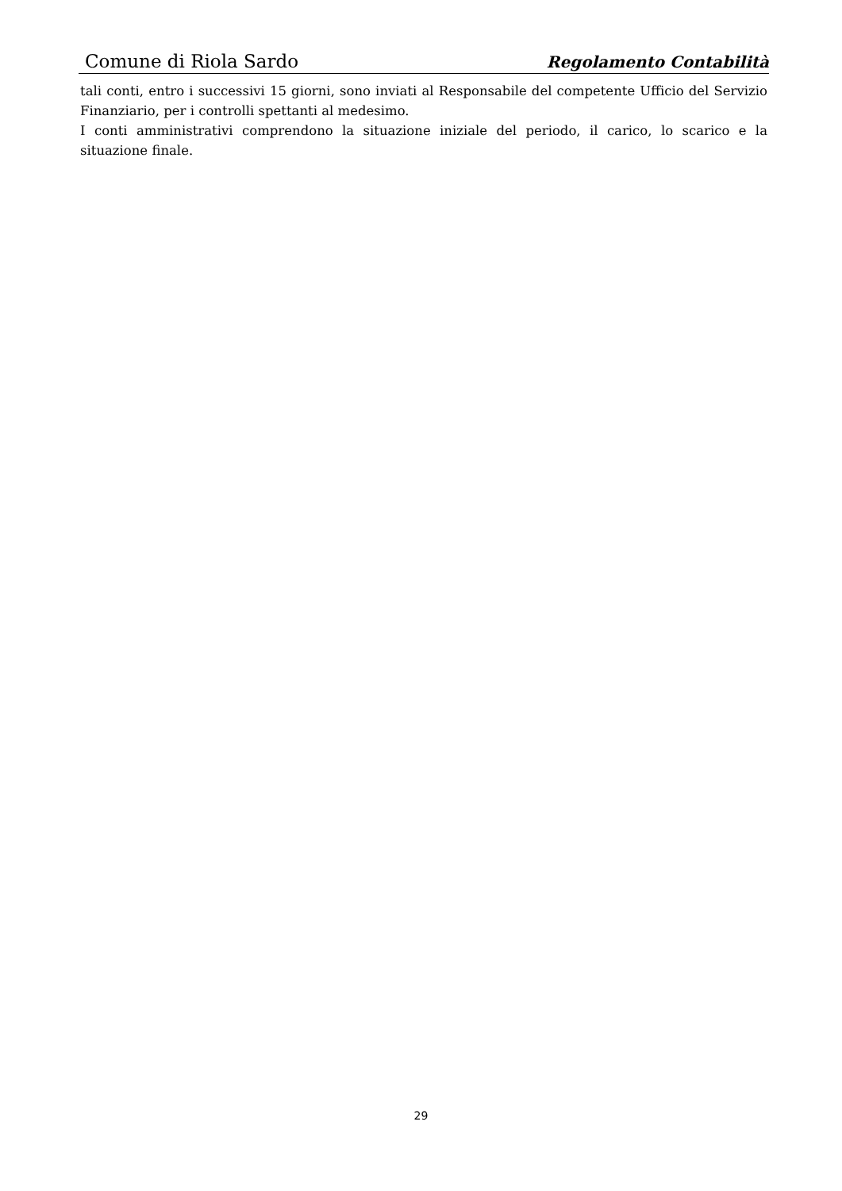Comune di Riola Sardo Regolamento Contabilità
tali conti, entro i successivi 15 giorni, sono inviati al Responsabile del competente Ufficio del Servizio Finanziario, per i controlli spettanti al medesimo.
I conti amministrativi comprendono la situazione iniziale del periodo, il carico, lo scarico e la situazione finale.
29